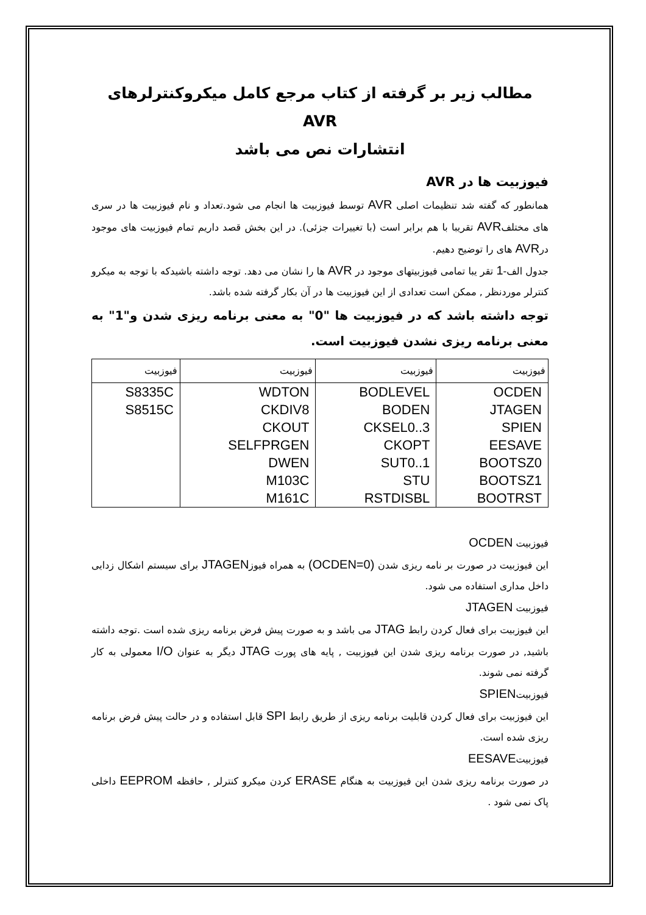مطالب زیر بر گرفته از کتاب مرجع کامل میکروکنترلرهای AVR
انتشارات نص می باشد
فیوزبیت ها در AVR
همانطور که گفته شد تنظیمات اصلی AVR توسط فیوزبیت ها انجام می شود.تعداد و نام فیوزبیت ها در سری های مختلفAVR تقریبا با هم برابر است (با تغییرات جزئی). در این بخش قصد داریم تمام فیوزبیت های موجود درAVR های را توضیح دهیم.
جدول الف-1 تقر یبا تمامی فیوزبیتهای موجود در AVR ها را نشان می دهد. توجه داشته باشیدکه با توجه به میکرو کنترلر موردنظر , ممکن است تعدادی از این فیوزبیت ها در آن بکار گرفته شده باشد.
توجه داشته باشد که در فیوزبیت ها "0" به معنی برنامه ریزی شدن و"1" به معنی برنامه ریزی نشدن فیوزبیت است.
| فیوزبیت | فیوزبیت | فیوزبیت | فیوزبیت |
| --- | --- | --- | --- |
| OCDEN | BODLEVEL | WDTON | S8335C |
| JTAGEN | BODEN | CKDIV8 | S8515C |
| SPIEN | CKSEL0..3 | CKOUT | |
| EESAVE | CKOPT | SELFPRGEN | |
| BOOTSZ0 | SUT0..1 | DWEN | |
| BOOTSZ1 | STU | M103C | |
| BOOTRST | RSTDISBL | M161C | |
فیوزبیت OCDEN
این فیوزبیت در صورت بر نامه ریزی شدن (OCDEN=0) به همراه فیوزJTAGEN برای سیستم اشکال زدایی داخل مداری استفاده می شود.
فیوزبیت JTAGEN
این فیوزبیت برای فعال کردن رابط JTAG می باشد و به صورت پیش فرض برنامه ریزی شده است .توجه داشته باشید, در صورت برنامه ریزی شدن این فیوزبیت , پایه های پورت JTAG دیگر به عنوان I/O معمولی به کار گرفته نمی شوند.
فیوزبیتSPIEN
این فیوزبیت برای فعال کردن قابلیت برنامه ریزی از طریق رابط SPI قابل استفاده و در حالت پیش فرض برنامه ریزی شده است.
فیوزبیتEESAVE
در صورت برنامه ریزی شدن این فیوزبیت به هنگام ERASE کردن میکرو کنترلر , حافظه EEPROM داخلی پاک نمی شود .